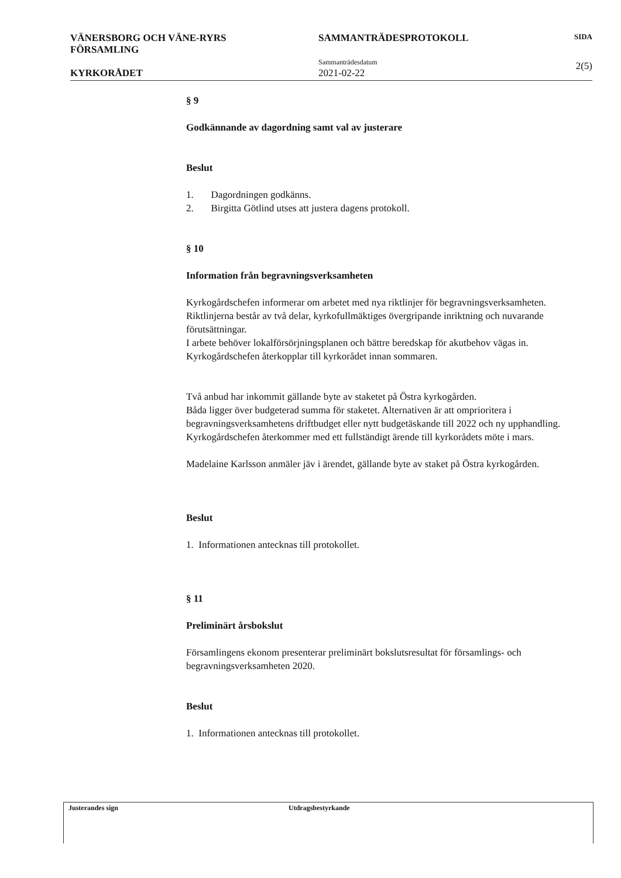VÄNERSBORG OCH VÄNE-RYRS
FÖRSAMLING
KYRKORÅDET
SAMMANTRÄDESPROTOKOLL
Sammanträdesdatum
2021-02-22
SIDA
2(5)
§ 9
Godkännande av dagordning samt val av justerare
Beslut
1. Dagordningen godkänns.
2. Birgitta Götlind utses att justera dagens protokoll.
§ 10
Information från begravningsverksamheten
Kyrkogårdschefen informerar om arbetet med nya riktlinjer för begravningsverksamheten. Riktlinjerna består av två delar, kyrkofullmäktiges övergripande inriktning och nuvarande förutsättningar.
I arbete behöver lokalförsörjningsplanen och bättre beredskap för akutbehov vägas in. Kyrkogårdschefen återkopplar till kyrkorådet innan sommaren.
Två anbud har inkommit gällande byte av staketet på Östra kyrkogården.
Båda ligger över budgeterad summa för staketet. Alternativen är att omprioritera i begravningsverksamhetens driftbudget eller nytt budgetäskande till 2022 och ny upphandling. Kyrkogårdschefen återkommer med ett fullständigt ärende till kyrkorådets möte i mars.
Madelaine Karlsson anmäler jäv i ärendet, gällande byte av staket på Östra kyrkogården.
Beslut
1. Informationen antecknas till protokollet.
§ 11
Preliminärt årsbokslut
Församlingens ekonom presenterar preliminärt bokslutsresultat för församlings- och begravningsverksamheten 2020.
Beslut
1. Informationen antecknas till protokollet.
Justerandes sign Utdragsbestyrkande